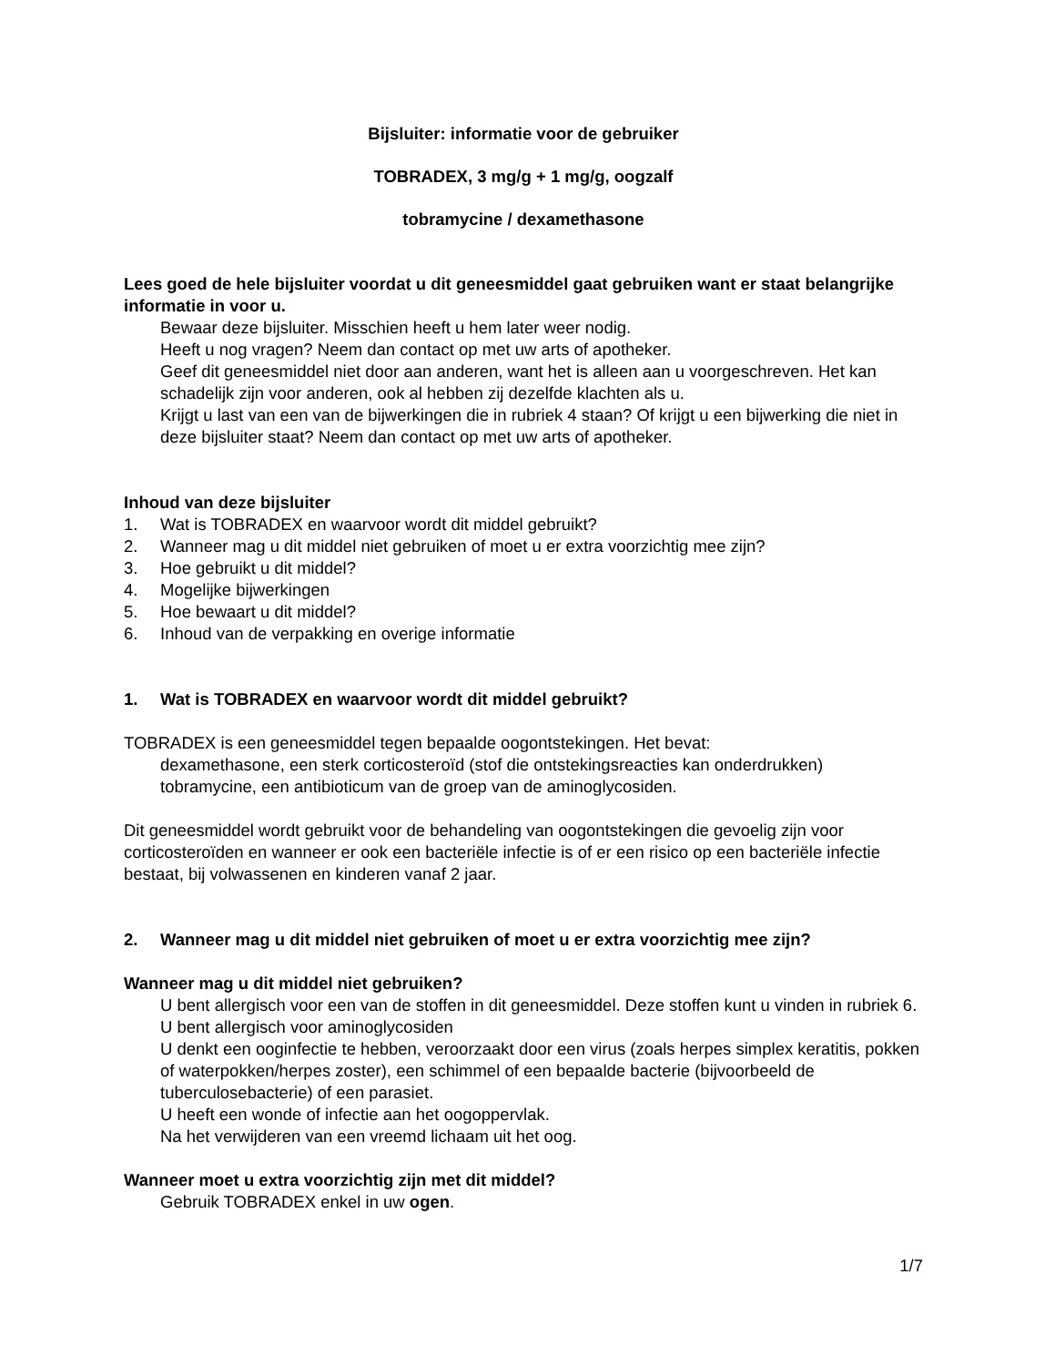Bijsluiter: informatie voor de gebruiker
TOBRADEX, 3 mg/g + 1 mg/g, oogzalf
tobramycine / dexamethasone
Lees goed de hele bijsluiter voordat u dit geneesmiddel gaat gebruiken want er staat belangrijke informatie in voor u.
Bewaar deze bijsluiter. Misschien heeft u hem later weer nodig.
Heeft u nog vragen? Neem dan contact op met uw arts of apotheker.
Geef dit geneesmiddel niet door aan anderen, want het is alleen aan u voorgeschreven. Het kan schadelijk zijn voor anderen, ook al hebben zij dezelfde klachten als u.
Krijgt u last van een van de bijwerkingen die in rubriek 4 staan? Of krijgt u een bijwerking die niet in deze bijsluiter staat? Neem dan contact op met uw arts of apotheker.
Inhoud van deze bijsluiter
1. Wat is TOBRADEX en waarvoor wordt dit middel gebruikt?
2. Wanneer mag u dit middel niet gebruiken of moet u er extra voorzichtig mee zijn?
3. Hoe gebruikt u dit middel?
4. Mogelijke bijwerkingen
5. Hoe bewaart u dit middel?
6. Inhoud van de verpakking en overige informatie
1. Wat is TOBRADEX en waarvoor wordt dit middel gebruikt?
TOBRADEX is een geneesmiddel tegen bepaalde oogontstekingen. Het bevat:
dexamethasone, een sterk corticosteroïd (stof die ontstekingsreacties kan onderdrukken)
tobramycine, een antibioticum van de groep van de aminoglycosiden.
Dit geneesmiddel wordt gebruikt voor de behandeling van oogontstekingen die gevoelig zijn voor corticosteroïden en wanneer er ook een bacteriële infectie is of er een risico op een bacteriële infectie bestaat, bij volwassenen en kinderen vanaf 2 jaar.
2. Wanneer mag u dit middel niet gebruiken of moet u er extra voorzichtig mee zijn?
Wanneer mag u dit middel niet gebruiken?
U bent allergisch voor een van de stoffen in dit geneesmiddel. Deze stoffen kunt u vinden in rubriek 6.
U bent allergisch voor aminoglycosiden
U denkt een ooginfectie te hebben, veroorzaakt door een virus (zoals herpes simplex keratitis, pokken of waterpokken/herpes zoster), een schimmel of een bepaalde bacterie (bijvoorbeeld de tuberculosebacterie) of een parasiet.
U heeft een wonde of infectie aan het oogoppervlak.
Na het verwijderen van een vreemd lichaam uit het oog.
Wanneer moet u extra voorzichtig zijn met dit middel?
Gebruik TOBRADEX enkel in uw ogen.
1/7